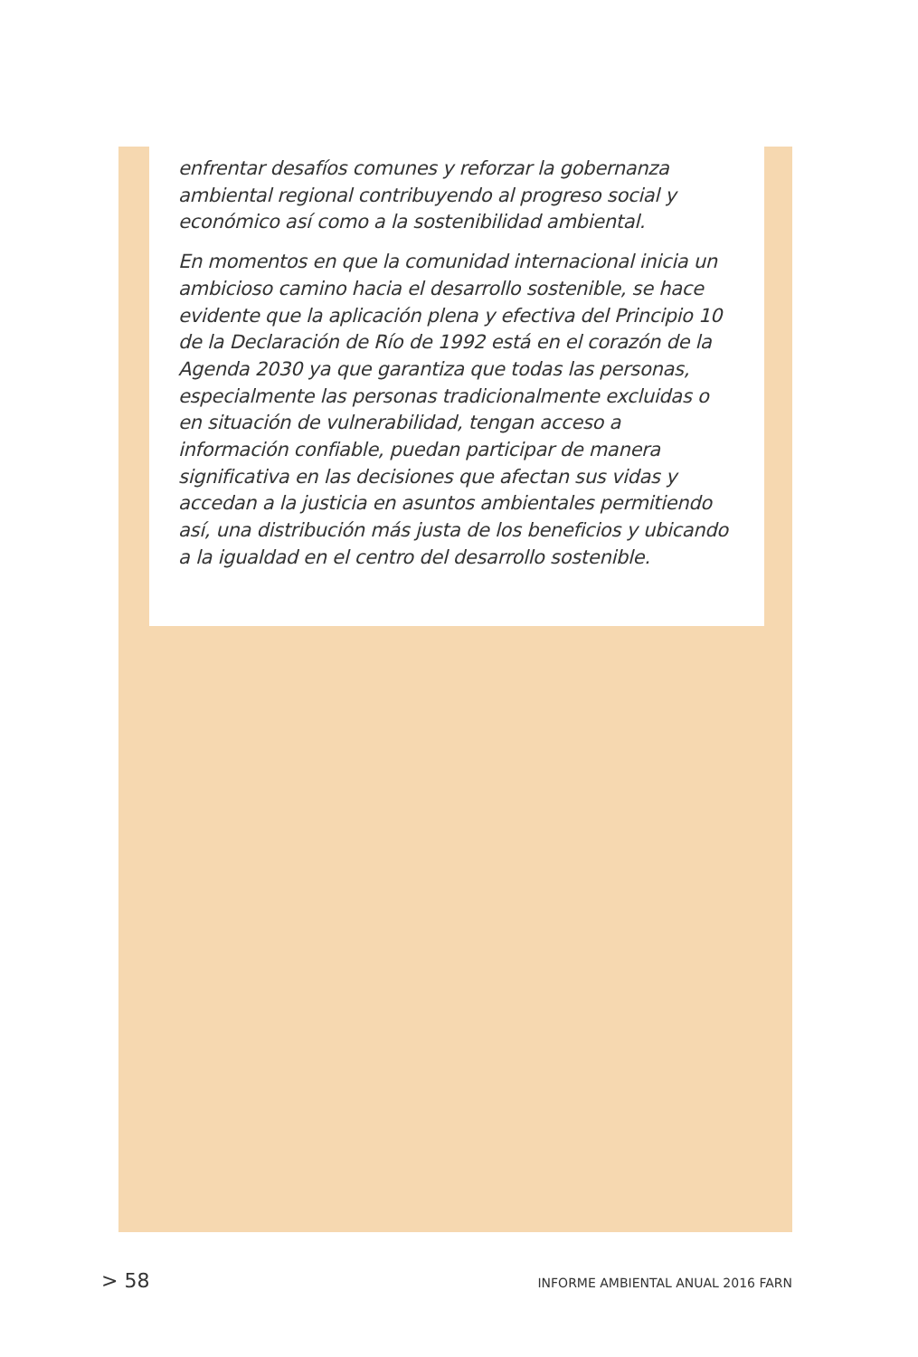enfrentar desafíos comunes y reforzar la gobernanza ambiental regional contribuyendo al progreso social y económico así como a la sostenibilidad ambiental.
En momentos en que la comunidad internacional inicia un ambicioso camino hacia el desarrollo sostenible, se hace evidente que la aplicación plena y efectiva del Principio 10 de la Declaración de Río de 1992 está en el corazón de la Agenda 2030 ya que garantiza que todas las personas, especialmente las personas tradicionalmente excluidas o en situación de vulnerabilidad, tengan acceso a información confiable, puedan participar de manera significativa en las decisiones que afectan sus vidas y accedan a la justicia en asuntos ambientales permitiendo así, una distribución más justa de los beneficios y ubicando a la igualdad en el centro del desarrollo sostenible.
> 58 INFORME AMBIENTAL ANUAL 2016 FARN